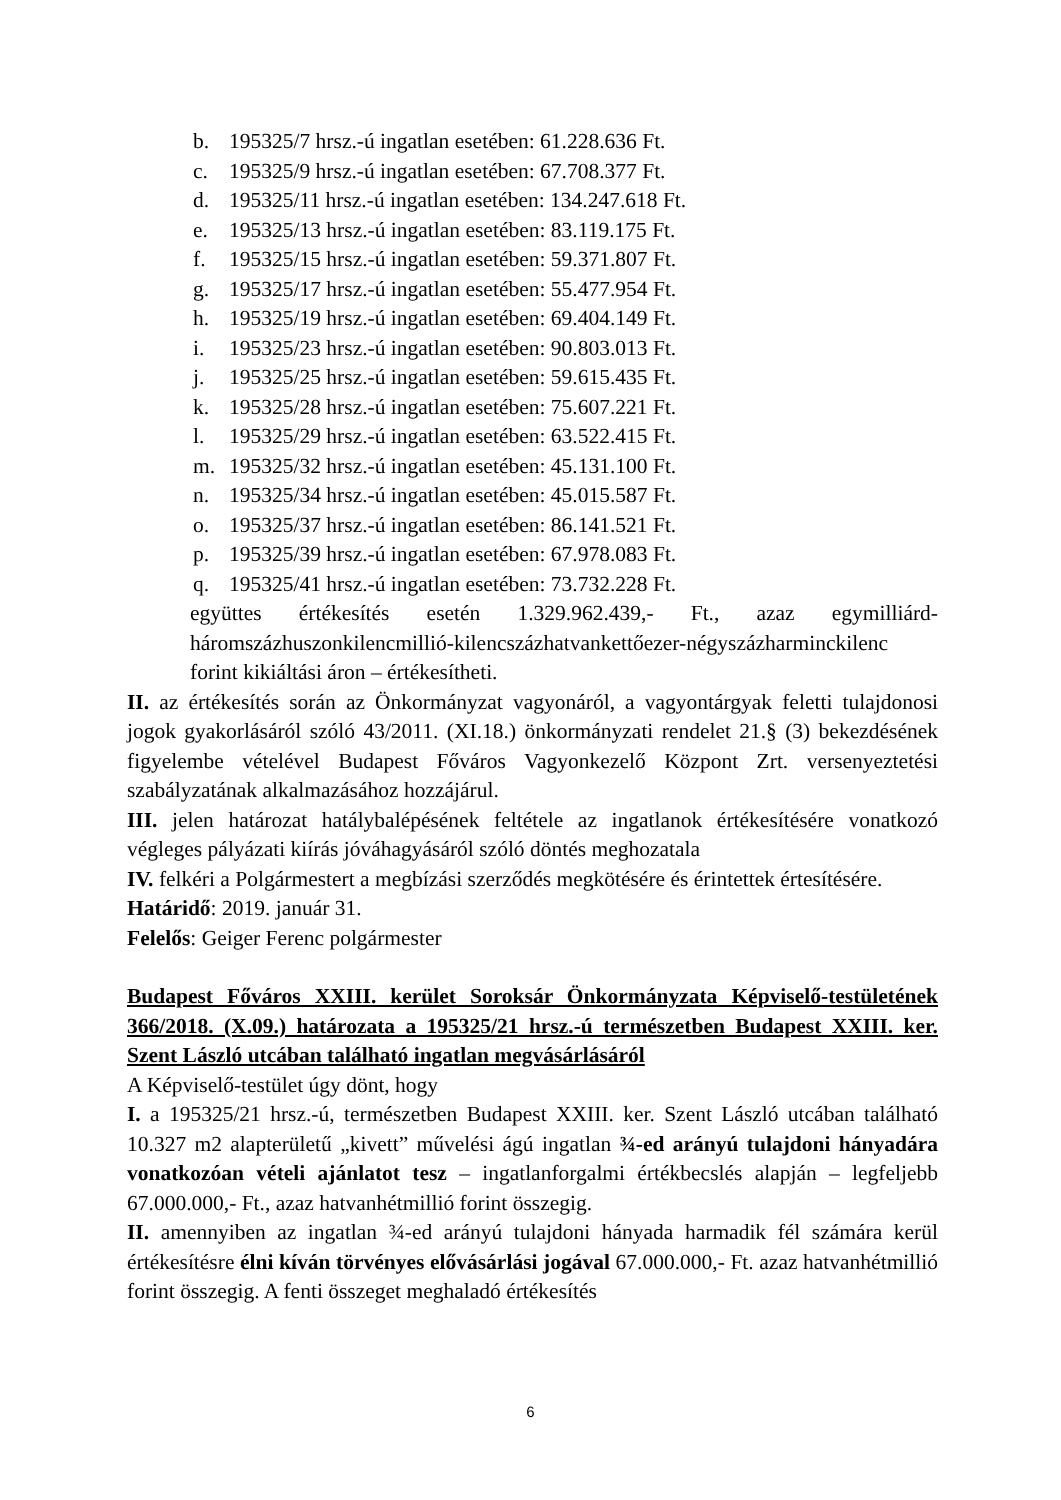b. 195325/7 hrsz.-ú ingatlan esetében: 61.228.636 Ft.
c. 195325/9 hrsz.-ú ingatlan esetében: 67.708.377 Ft.
d. 195325/11 hrsz.-ú ingatlan esetében: 134.247.618 Ft.
e. 195325/13 hrsz.-ú ingatlan esetében: 83.119.175 Ft.
f. 195325/15 hrsz.-ú ingatlan esetében: 59.371.807 Ft.
g. 195325/17 hrsz.-ú ingatlan esetében: 55.477.954 Ft.
h. 195325/19 hrsz.-ú ingatlan esetében: 69.404.149 Ft.
i. 195325/23 hrsz.-ú ingatlan esetében: 90.803.013 Ft.
j. 195325/25 hrsz.-ú ingatlan esetében: 59.615.435 Ft.
k. 195325/28 hrsz.-ú ingatlan esetében: 75.607.221 Ft.
l. 195325/29 hrsz.-ú ingatlan esetében: 63.522.415 Ft.
m. 195325/32 hrsz.-ú ingatlan esetében: 45.131.100 Ft.
n. 195325/34 hrsz.-ú ingatlan esetében: 45.015.587 Ft.
o. 195325/37 hrsz.-ú ingatlan esetében: 86.141.521 Ft.
p. 195325/39 hrsz.-ú ingatlan esetében: 67.978.083 Ft.
q. 195325/41 hrsz.-ú ingatlan esetében: 73.732.228 Ft.
együttes értékesítés esetén 1.329.962.439,- Ft., azaz egymilliárd-háromszázhuszonkilencmillió-kilencszázhatvankettőezer-négyszázharminckilenc forint kikiáltási áron – értékesítheti.
II. az értékesítés során az Önkormányzat vagyonáról, a vagyontárgyak feletti tulajdonosi jogok gyakorlásáról szóló 43/2011. (XI.18.) önkormányzati rendelet 21.§ (3) bekezdésének figyelembe vételével Budapest Főváros Vagyonkezelő Központ Zrt. versenyeztetési szabályzatának alkalmazásához hozzájárul.
III. jelen határozat hatálybalépésének feltétele az ingatlanok értékesítésére vonatkozó végleges pályázati kiírás jóváhagyásáról szóló döntés meghozatala
IV. felkéri a Polgármestert a megbízási szerződés megkötésére és érintettek értesítésére.
Határidő: 2019. január 31.
Felelős: Geiger Ferenc polgármester
Budapest Főváros XXIII. kerület Soroksár Önkormányzata Képviselő-testületének 366/2018. (X.09.) határozata a 195325/21 hrsz.-ú természetben Budapest XXIII. ker. Szent László utcában található ingatlan megvásárlásáról
A Képviselő-testület úgy dönt, hogy
I. a 195325/21 hrsz.-ú, természetben Budapest XXIII. ker. Szent László utcában található 10.327 m2 alapterületű „kivett” művelési ágú ingatlan ¾-ed arányú tulajdoni hányadára vonatkozóan vételi ajánlatot tesz – ingatlanforgalmi értékbecslés alapján – legfeljebb 67.000.000,- Ft., azaz hatvanhétmillió forint összegig.
II. amennyiben az ingatlan ¾-ed arányú tulajdoni hányada harmadik fél számára kerül értékesítésre élni kíván törvényes elővásárlási jogával 67.000.000,- Ft. azaz hatvanhétmillió forint összegig. A fenti összeget meghaladó értékesítés
6